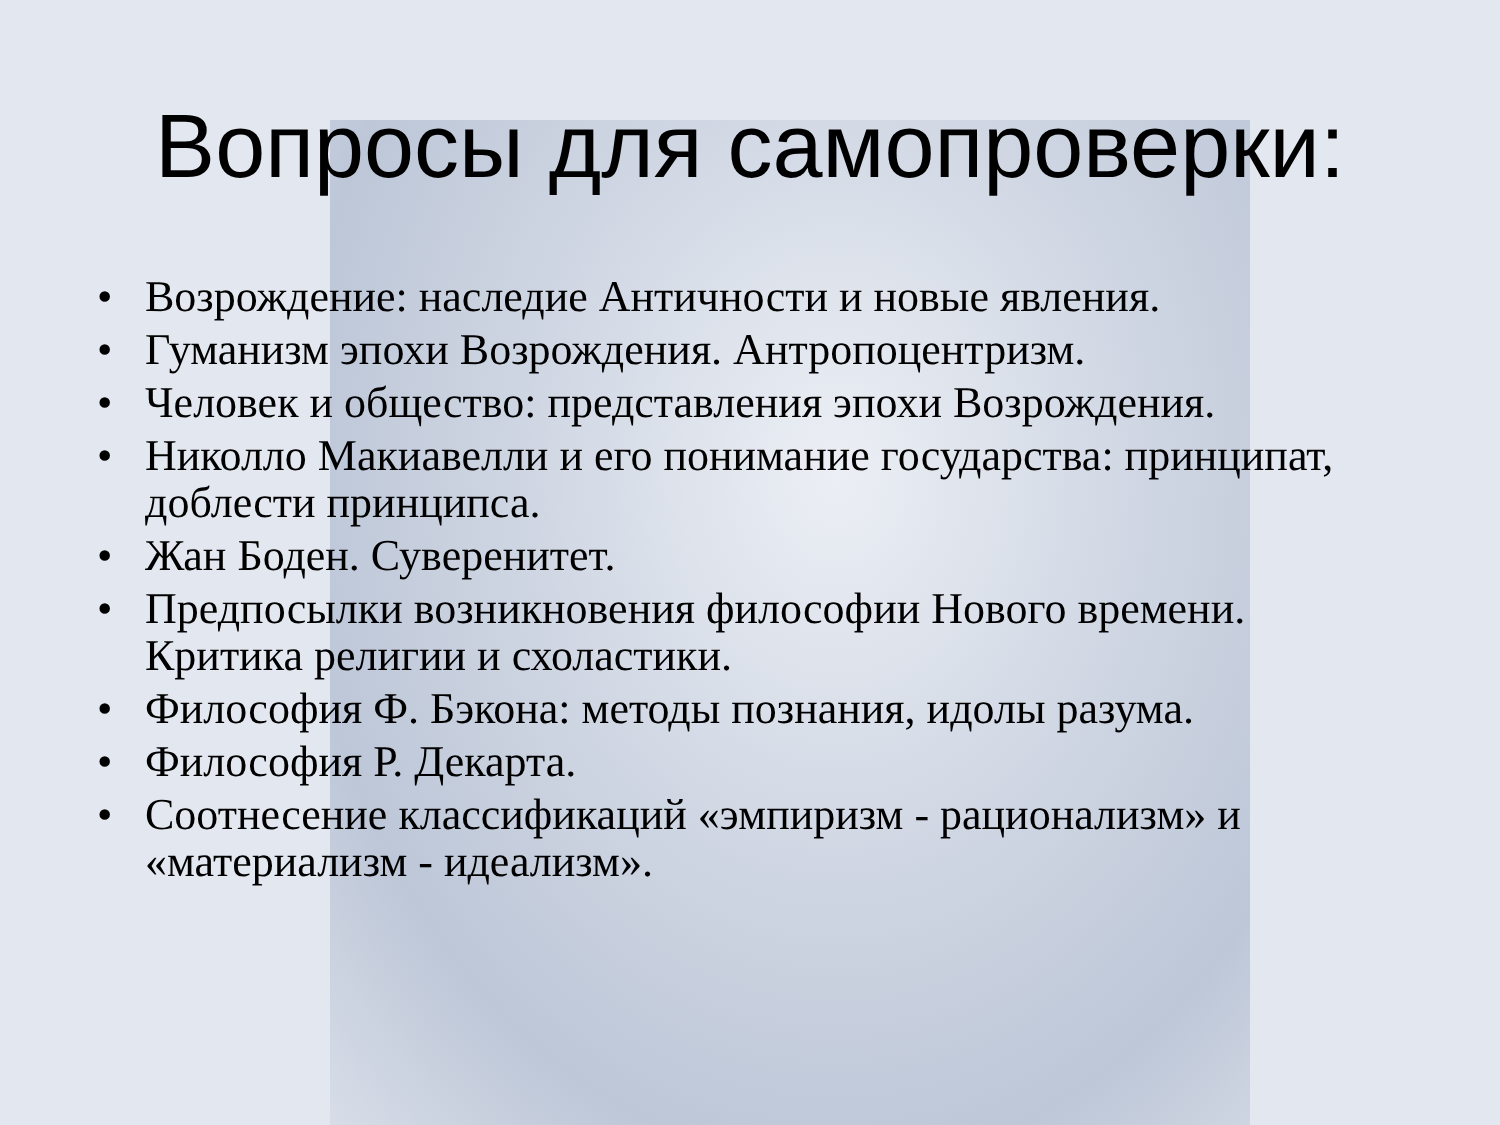Вопросы для самопроверки:
• Возрождение: наследие Античности и новые явления.
• Гуманизм эпохи Возрождения. Антропоцентризм.
• Человек и общество: представления эпохи Возрождения.
• Николло Макиавелли и его понимание государства: принципат, доблести принципса.
• Жан Боден. Суверенитет.
• Предпосылки возникновения философии Нового времени. Критика религии и схоластики.
• Философия Ф. Бэкона: методы познания, идолы разума.
• Философия Р. Декарта.
• Соотнесение классификаций «эмпиризм - рационализм» и «материализм - идеализм».